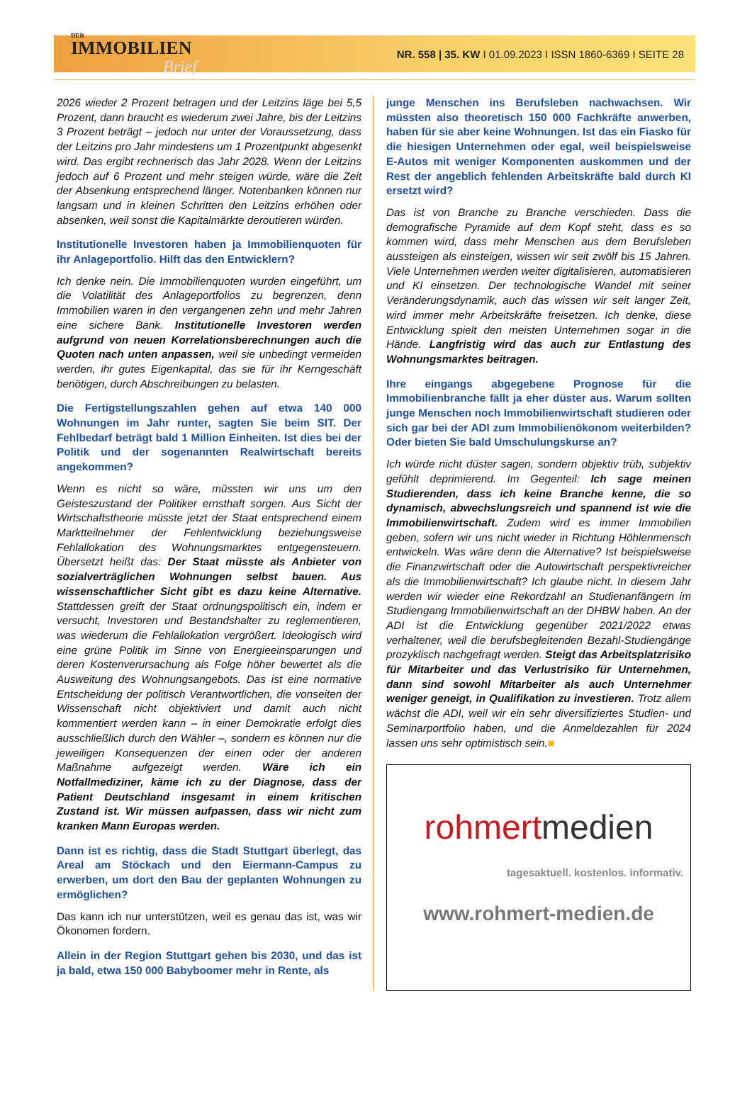DER
IMMOBILIEN
Brief
NR. 558 | 35. KW I 01.09.2023 I ISSN 1860-6369 I SEITE 28
2026 wieder 2 Prozent betragen und der Leitzins läge bei 5,5 Prozent, dann braucht es wiederum zwei Jahre, bis der Leitzins 3 Prozent beträgt – jedoch nur unter der Voraussetzung, dass der Leitzins pro Jahr mindestens um 1 Prozentpunkt abgesenkt wird. Das ergibt rechnerisch das Jahr 2028. Wenn der Leitzins jedoch auf 6 Prozent und mehr steigen würde, wäre die Zeit der Absenkung entsprechend länger. Notenbanken können nur langsam und in kleinen Schritten den Leitzins erhöhen oder absenken, weil sonst die Kapitalmärkte deroutieren würden.
Institutionelle Investoren haben ja Immobilienquoten für ihr Anlageportfolio. Hilft das den Entwicklern?
Ich denke nein. Die Immobilienquoten wurden eingeführt, um die Volatilität des Anlageportfolios zu begrenzen, denn Immobilien waren in den vergangenen zehn und mehr Jahren eine sichere Bank. Institutionelle Investoren werden aufgrund von neuen Korrelationsberechnungen auch die Quoten nach unten anpassen, weil sie unbedingt vermeiden werden, ihr gutes Eigenkapital, das sie für ihr Kerngeschäft benötigen, durch Abschreibungen zu belasten.
Die Fertigstellungszahlen gehen auf etwa 140 000 Wohnungen im Jahr runter, sagten Sie beim SIT. Der Fehlbedarf beträgt bald 1 Million Einheiten. Ist dies bei der Politik und der sogenannten Realwirtschaft bereits angekommen?
Wenn es nicht so wäre, müssten wir uns um den Geisteszustand der Politiker ernsthaft sorgen. Aus Sicht der Wirtschaftstheorie müsste jetzt der Staat entsprechend einem Marktteilnehmer der Fehlentwicklung beziehungsweise Fehlallokation des Wohnungsmarktes entgegensteuern. Übersetzt heißt das: Der Staat müsste als Anbieter von sozialverträglichen Wohnungen selbst bauen. Aus wissenschaftlicher Sicht gibt es dazu keine Alternative. Stattdessen greift der Staat ordnungspolitisch ein, indem er versucht, Investoren und Bestandshalter zu reglementieren, was wiederum die Fehlallokation vergrößert. Ideologisch wird eine grüne Politik im Sinne von Energieeinsparungen und deren Kostenverursachung als Folge höher bewertet als die Ausweitung des Wohnungsangebots. Das ist eine normative Entscheidung der politisch Verantwortlichen, die vonseiten der Wissenschaft nicht objektiviert und damit auch nicht kommentiert werden kann – in einer Demokratie erfolgt dies ausschließlich durch den Wähler –, sondern es können nur die jeweiligen Konsequenzen der einen oder der anderen Maßnahme aufgezeigt werden. Wäre ich ein Notfallmediziner, käme ich zu der Diagnose, dass der Patient Deutschland insgesamt in einem kritischen Zustand ist. Wir müssen aufpassen, dass wir nicht zum kranken Mann Europas werden.
Dann ist es richtig, dass die Stadt Stuttgart überlegt, das Areal am Stöckach und den Eiermann-Campus zu erwerben, um dort den Bau der geplanten Wohnungen zu ermöglichen?
Das kann ich nur unterstützen, weil es genau das ist, was wir Ökonomen fordern.
Allein in der Region Stuttgart gehen bis 2030, und das ist ja bald, etwa 150 000 Babyboomer mehr in Rente, als
junge Menschen ins Berufsleben nachwachsen. Wir müssten also theoretisch 150 000 Fachkräfte anwerben, haben für sie aber keine Wohnungen. Ist das ein Fiasko für die hiesigen Unternehmen oder egal, weil beispielsweise E-Autos mit weniger Komponenten auskommen und der Rest der angeblich fehlenden Arbeitskräfte bald durch KI ersetzt wird?
Das ist von Branche zu Branche verschieden. Dass die demografische Pyramide auf dem Kopf steht, dass es so kommen wird, dass mehr Menschen aus dem Berufsleben aussteigen als einsteigen, wissen wir seit zwölf bis 15 Jahren. Viele Unternehmen werden weiter digitalisieren, automatisieren und KI einsetzen. Der technologische Wandel mit seiner Veränderungsdynamik, auch das wissen wir seit langer Zeit, wird immer mehr Arbeitskräfte freisetzen. Ich denke, diese Entwicklung spielt den meisten Unternehmen sogar in die Hände. Langfristig wird das auch zur Entlastung des Wohnungsmarktes beitragen.
Ihre eingangs abgegebene Prognose für die Immobilienbranche fällt ja eher düster aus. Warum sollten junge Menschen noch Immobilienwirtschaft studieren oder sich gar bei der ADI zum Immobilienökonom weiterbilden? Oder bieten Sie bald Umschulungskurse an?
Ich würde nicht düster sagen, sondern objektiv trüb, subjektiv gefühlt deprimierend. Im Gegenteil: Ich sage meinen Studierenden, dass ich keine Branche kenne, die so dynamisch, abwechslungsreich und spannend ist wie die Immobilienwirtschaft. Zudem wird es immer Immobilien geben, sofern wir uns nicht wieder in Richtung Höhlenmensch entwickeln. Was wäre denn die Alternative? Ist beispielsweise die Finanzwirtschaft oder die Autowirtschaft perspektivreicher als die Immobilienwirtschaft? Ich glaube nicht. In diesem Jahr werden wir wieder eine Rekordzahl an Studienanfängern im Studiengang Immobilienwirtschaft an der DHBW haben. An der ADI ist die Entwicklung gegenüber 2021/2022 etwas verhaltener, weil die berufsbegleitenden Bezahl-Studiengänge prozyklisch nachgefragt werden. Steigt das Arbeitsplatzrisiko für Mitarbeiter und das Verlustrisiko für Unternehmen, dann sind sowohl Mitarbeiter als auch Unternehmer weniger geneigt, in Qualifikation zu investieren. Trotz allem wächst die ADI, weil wir ein sehr diversifiziertes Studien- und Seminarportfolio haben, und die Anmeldezahlen für 2024 lassen uns sehr optimistisch sein.■
rohmertmedien
tagesaktuell. kostenlos. informativ.
www.rohmert-medien.de